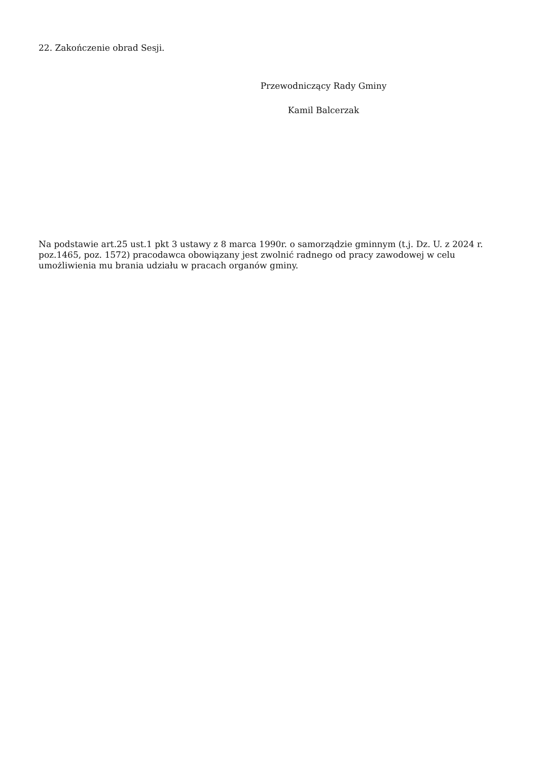22. Zakończenie obrad Sesji.
Przewodniczący Rady Gminy
Kamil Balcerzak
Na podstawie art.25 ust.1 pkt 3 ustawy z 8 marca 1990r. o samorządzie gminnym (t.j. Dz. U. z 2024 r. poz.1465, poz. 1572) pracodawca obowiązany jest zwolnić radnego od pracy zawodowej w celu umożliwienia mu brania udziału w pracach organów gminy.